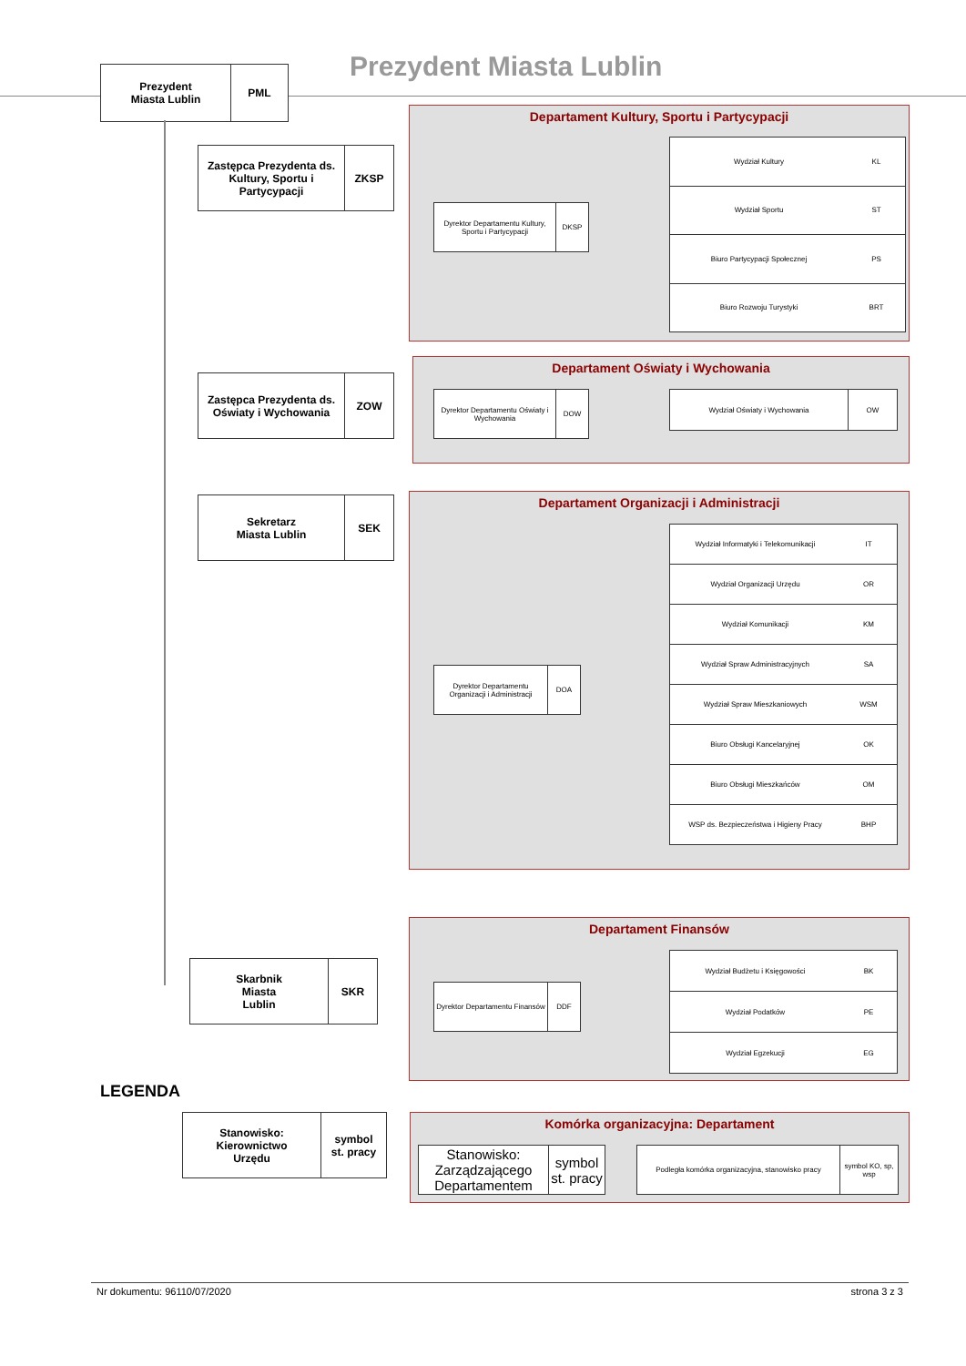Prezydent Miasta Lublin
Prezydent
Miasta Lublin
PML
Zastępca Prezydenta ds. Kultury, Sportu i Partycypacji
ZKSP
Departament Kultury, Sportu i Partycypacji
Dyrektor Departamentu Kultury, Sportu i Partycypacji
DKSP
Wydział Kultury KL
Wydział Sportu ST
Biuro Partycypacji Społecznej PS
Biuro Rozwoju Turystyki BRT
Zastępca Prezydenta ds. Oświaty i Wychowania
ZOW
Departament Oświaty i Wychowania
Dyrektor Departamentu Oświaty i Wychowania
DOW
Wydział Oświaty i Wychowania OW
Sekretarz
Miasta Lublin
SEK
Departament Organizacji i Administracji
Dyrektor Departamentu Organizacji i Administracji
DOA
Wydział Informatyki i Telekomunikacji IT
Wydział Organizacji Urzędu OR
Wydział Komunikacji KM
Wydział Spraw Administracyjnych SA
Wydział Spraw Mieszkaniowych WSM
Biuro Obsługi Kancelaryjnej OK
Biuro Obsługi Mieszkańców OM
WSP ds. Bezpieczeństwa i Higieny Pracy BHP
Skarbnik
Miasta
Lublin
SKR
Departament Finansów
Dyrektor Departamentu Finansów
DDF
Wydział Budżetu i Księgowości BK
Wydział Podatków PE
Wydział Egzekucji EG
LEGENDA
Stanowisko:
Kierownictwo
Urzędu
symbol
st. pracy
Komórka organizacyjna: Departament
Stanowisko: Zarządzającego Departamentem
symbol st. pracy
Podległa komórka organizacyjna, stanowisko pracy
symbol KO, sp, wsp
Nr dokumentu: 96110/07/2020 strona 3 z 3